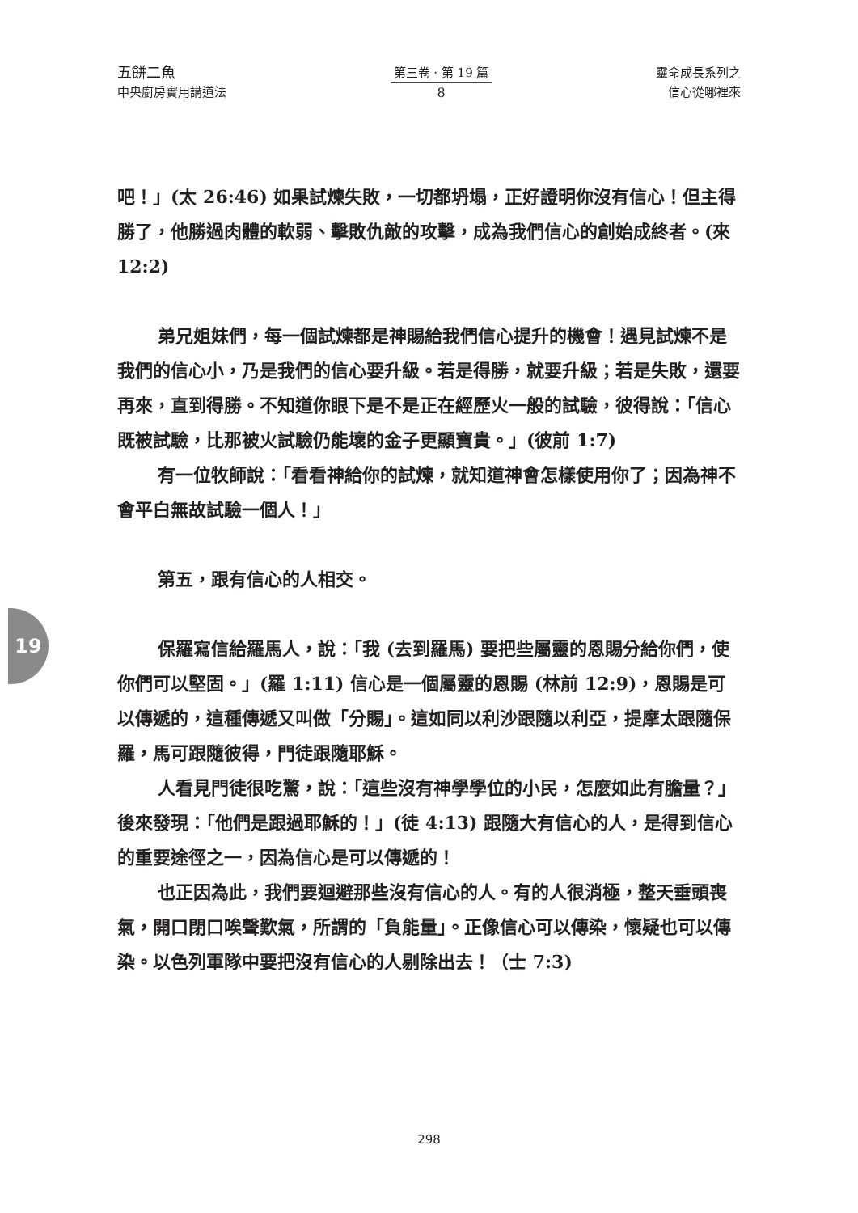五餅二魚
中央廚房實用講道法
第三卷 · 第 19 篇
8
靈命成長系列之
信心從哪裡來
吧！」(太 26:46) 如果試煉失敗，一切都坍塌，正好證明你沒有信心！但主得勝了，他勝過肉體的軟弱、擊敗仇敵的攻擊，成為我們信心的創始成終者。(來 12:2)
弟兄姐妹們，每一個試煉都是神賜給我們信心提升的機會！遇見試煉不是我們的信心小，乃是我們的信心要升級。若是得勝，就要升級；若是失敗，還要再來，直到得勝。不知道你眼下是不是正在經歷火一般的試驗，彼得說：「信心既被試驗，比那被火試驗仍能壞的金子更顯寶貴。」(彼前 1:7)
有一位牧師說：「看看神給你的試煉，就知道神會怎樣使用你了；因為神不會平白無故試驗一個人！」
第五，跟有信心的人相交。
保羅寫信給羅馬人，說：「我 (去到羅馬) 要把些屬靈的恩賜分給你們，使你們可以堅固。」(羅 1:11) 信心是一個屬靈的恩賜 (林前 12:9)，恩賜是可以傳遞的，這種傳遞又叫做「分賜」。這如同以利沙跟隨以利亞，提摩太跟隨保羅，馬可跟隨彼得，門徒跟隨耶穌。
人看見門徒很吃驚，說：「這些沒有神學學位的小民，怎麼如此有膽量？」後來發現：「他們是跟過耶穌的！」(徒 4:13) 跟隨大有信心的人，是得到信心的重要途徑之一，因為信心是可以傳遞的！
也正因為此，我們要迴避那些沒有信心的人。有的人很消極，整天垂頭喪氣，開口閉口唉聲歎氣，所謂的「負能量」。正像信心可以傳染，懷疑也可以傳染。以色列軍隊中要把沒有信心的人剔除出去！（士 7:3)
19
298